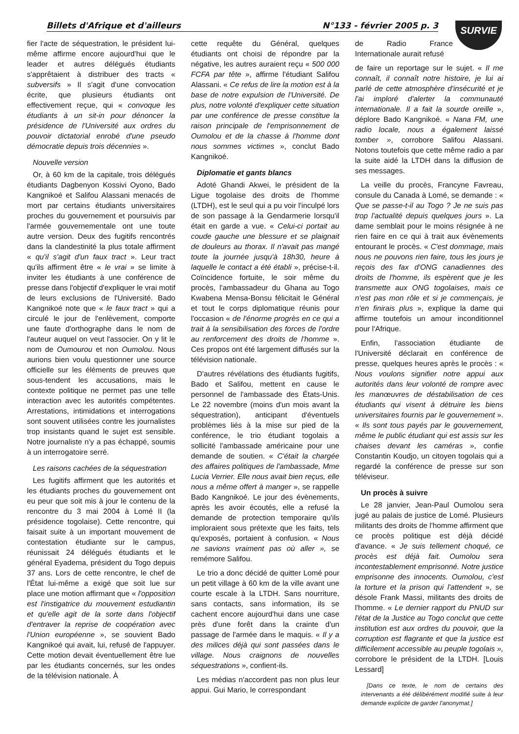Billets d'Afrique et d'ailleurs N°133 - février 2005 p. 3 SURVIE
fier l'acte de séquestration, le président lui-même affirme encore aujourd'hui que le leader et autres délégués étudiants s'apprêtaient à distribuer des tracts « subversifs » Il s'agit d'une convocation écrite, que plusieurs étudiants ont effectivement reçue, qui « convoque les étudiants à un sit-in pour dénoncer la présidence de l'Université aux ordres du pouvoir dictatorial enrobé d'une pseudo démocratie depuis trois décennies ».
Nouvelle version
Or, à 60 km de la capitale, trois délégués étudiants Dagbenyon Kossivi Oyono, Bado Kangnikoé et Salifou Alassani menacés de mort par certains étudiants universitaires proches du gouvernement et poursuivis par l'armée gouvernementale ont une toute autre version. Deux des fugitifs rencontrés dans la clandestinité la plus totale affirment « qu'il s'agit d'un faux tract ». Leur tract qu'ils affirment être « le vrai » se limite à inviter les étudiants à une conférence de presse dans l'objectif d'expliquer le vrai motif de leurs exclusions de l'Université. Bado Kangnikoé note que « le faux tract » qui a circulé le jour de l'enlèvement, comporte une faute d'orthographe dans le nom de l'auteur auquel on veut l'associer. On y lit le nom de Oumourou et non Oumolou. Nous aurions bien voulu questionner une source officielle sur les éléments de preuves que sous-tendent les accusations, mais le contexte politique ne permet pas une telle interaction avec les autorités compétentes. Arrestations, intimidations et interrogations sont souvent utilisées contre les journalistes trop insistants quand le sujet est sensible. Notre journaliste n'y a pas échappé, soumis à un interrogatoire serré.
Les raisons cachées de la séquestration
Les fugitifs affirment que les autorités et les étudiants proches du gouvernement ont eu peur que soit mis à jour le contenu de la rencontre du 3 mai 2004 à Lomé II (la présidence togolaise). Cette rencontre, qui faisait suite à un important mouvement de contestation étudiante sur le campus, réunissait 24 délégués étudiants et le général Eyadema, président du Togo depuis 37 ans. Lors de cette rencontre, le chef de l'État lui-même a exigé que soit lue sur place une motion affirmant que « l'opposition est l'instigatrice du mouvement estudiantin et qu'elle agit de la sorte dans l'objectif d'entraver la reprise de coopération avec l'Union européenne », se souvient Bado Kangnikoé qui avait, lui, refusé de l'appuyer. Cette motion devait éventuellement être lue par les étudiants concernés, sur les ondes de la télévision nationale. À
cette requête du Général, quelques étudiants ont choisi de répondre par la négative, les autres auraient reçu « 500 000 FCFA par tête », affirme l'étudiant Salifou Alassani. « Ce refus de lire la motion est à la base de notre expulsion de l'Université. De plus, notre volonté d'expliquer cette situation par une conférence de presse constitue la raison principale de l'emprisonnement de Oumolou et de la chasse à l'homme dont nous sommes victimes », conclut Bado Kangnikoé.
Diplomatie et gants blancs
Adoté Ghandi Akwei, le président de la Ligue togolaise des droits de l'homme (LTDH), est le seul qui a pu voir l'inculpé lors de son passage à la Gendarmerie lorsqu'il était en garde a vue. « Celui-ci portait au coude gauche une blessure et se plaignait de douleurs au thorax. Il n'avait pas mangé toute la journée jusqu'à 18h30, heure à laquelle le contact a été établi », précise-t-il. Coïncidence fortuite, le soir même du procès, l'ambassadeur du Ghana au Togo Kwabena Mensa-Bonsu félicitait le Général et tout le corps diplomatique réunis pour l'occasion « de l'énorme progrès en ce qui a trait à la sensibilisation des forces de l'ordre au renforcement des droits de l'homme ». Ces propos ont été largement diffusés sur la télévision nationale.
D'autres révélations des étudiants fugitifs, Bado et Salifou, mettent en cause le personnel de l'ambassade des États-Unis. Le 22 novembre (moins d'un mois avant la séquestration), anticipant d'éventuels problèmes liés à la mise sur pied de la conférence, le trio étudiant togolais a sollicité l'ambassade américaine pour une demande de soutien. « C'était la chargée des affaires politiques de l'ambassade, Mme Lucia Verrier. Elle nous avait bien reçus, elle nous a même offert à manger », se rappelle Bado Kangnikoé. Le jour des évènements, après les avoir écoutés, elle a refusé la demande de protection temporaire qu'ils imploraient sous prétexte que les faits, tels qu'exposés, portaient à confusion. « Nous ne savions vraiment pas où aller », se remémore Salifou.
Le trio a donc décidé de quitter Lomé pour un petit village à 60 km de la ville avant une courte escale à la LTDH. Sans nourriture, sans contacts, sans information, ils se cachent encore aujourd'hui dans une case près d'une forêt dans la crainte d'un passage de l'armée dans le maquis. « Il y a des milices déjà qui sont passées dans le village. Nous craignons de nouvelles séquestrations », confient-ils.
Les médias n'accordent pas non plus leur appui. Gui Mario, le correspondant
de Radio France Internationale aurait refusé
de faire un reportage sur le sujet. « Il me connaît, il connaît notre histoire, je lui ai parlé de cette atmosphère d'insécurité et je l'ai imploré d'alerter la communauté internationale. Il a fait la sourde oreille », déplore Bado Kangnikoé. « Nana FM, une radio locale, nous a également laissé tomber », corrobore Salifou Alassani. Notons toutefois que cette même radio a par la suite aidé la LTDH dans la diffusion de ses messages.
La veille du procès, Francyne Favreau, consule du Canada à Lomé, se demande : « Que se passe-t-il au Togo ? Je ne suis pas trop l'actualité depuis quelques jours ». La dame semblait pour le moins résignée à ne rien faire en ce qui à trait aux évènements entourant le procès. « C'est dommage, mais nous ne pouvons rien faire, tous les jours je reçois des fax d'ONG canadiennes des droits de l'homme, ils espèrent que je les transmette aux ONG togolaises, mais ce n'est pas mon rôle et si je commençais, je n'en finirais plus », explique la dame qui affirme toutefois un amour inconditionnel pour l'Afrique.
Enfin, l'association étudiante de l'Université déclarait en conférence de presse, quelques heures après le procès : « Nous voulons signifier notre appui aux autorités dans leur volonté de rompre avec les manœuvres de déstabilisation de ces étudiants qui visent à détruire les biens universitaires fournis par le gouvernement ». « Ils sont tous payés par le gouvernement, même le public étudiant qui est assis sur les chaises devant les caméras », confie Constantin Koudjo, un citoyen togolais qui a regardé la conférence de presse sur son téléviseur.
Un procès à suivre
Le 28 janvier, Jean-Paul Oumolou sera jugé au palais de justice de Lomé. Plusieurs militants des droits de l'homme affirment que ce procès politique est déjà décidé d'avance. « Je suis tellement choqué, ce procès est déjà fait. Oumolou sera incontestablement emprisonné. Notre justice emprisonne des innocents. Oumolou, c'est la torture et la prison qui l'attendent », se désole Frank Massi, militants des droits de l'homme. « Le dernier rapport du PNUD sur l'état de la Justice au Togo conclut que cette institution est aux ordres du pouvoir, que la corruption est flagrante et que la justice est difficilement accessible au peuple togolais », corrobore le président de la LTDH. [Louis Lessard]
[Dans ce texte, le nom de certains des intervenants a été délibérément modifié suite à leur demande explicite de garder l'anonymat.]